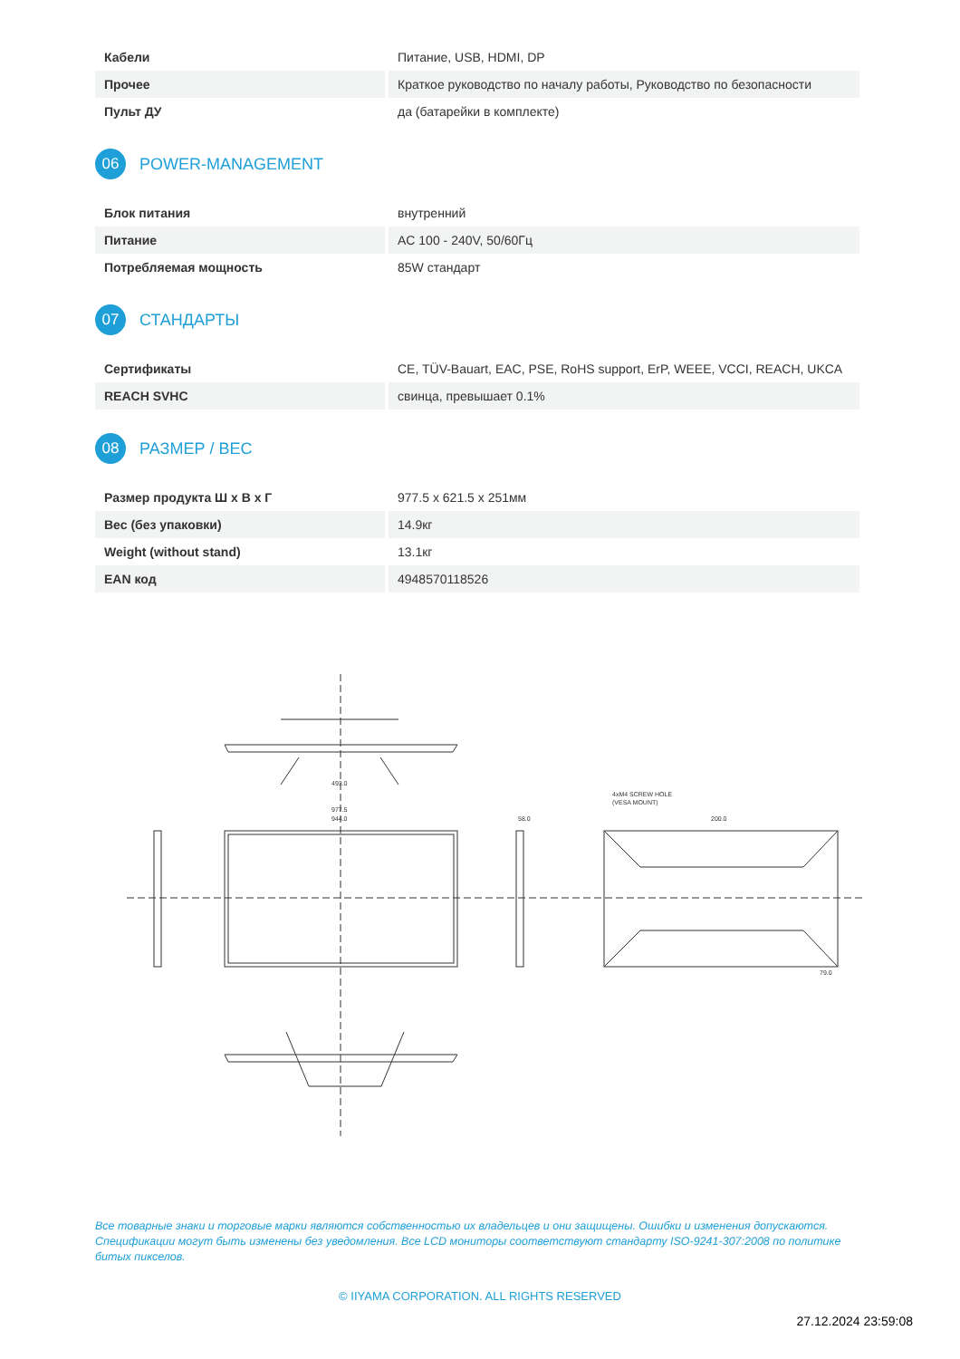| Кабели | Питание, USB, HDMI, DP |
| Прочее | Краткое руководство по началу работы, Руководство по безопасности |
| Пульт ДУ | да (батарейки в комплекте) |
06 POWER-MANAGEMENT
| Блок питания | внутренний |
| Питание | AC 100 - 240V, 50/60Гц |
| Потребляемая мощность | 85W стандарт |
07 СТАНДАРТЫ
| Сертификаты | CE, TÜV-Bauart, EAC, PSE, RoHS support, ErP, WEEE, VCCI, REACH, UKCA |
| REACH SVHC | свинца, превышает 0.1% |
08 РАЗМЕР / ВЕС
| Размер продукта Ш x В x Г | 977.5 x 621.5 x 251мм |
| Вес (без упаковки) | 14.9кг |
| Weight (without stand) | 13.1кг |
| EAN код | 4948570118526 |
493.0
977.5
944.0
58.0
4xM4 SCREW HOLE
(VESA MOUNT)
200.0
79.0
Все товарные знаки и торговые марки являются собственностью их владельцев и они защищены. Ошибки и изменения допускаются. Спецификации могут быть изменены без уведомления. Все LCD мониторы соответствуют стандарту ISO-9241-307:2008 по политике битых пикселов.
© IIYAMA CORPORATION. ALL RIGHTS RESERVED
27.12.2024 23:59:08